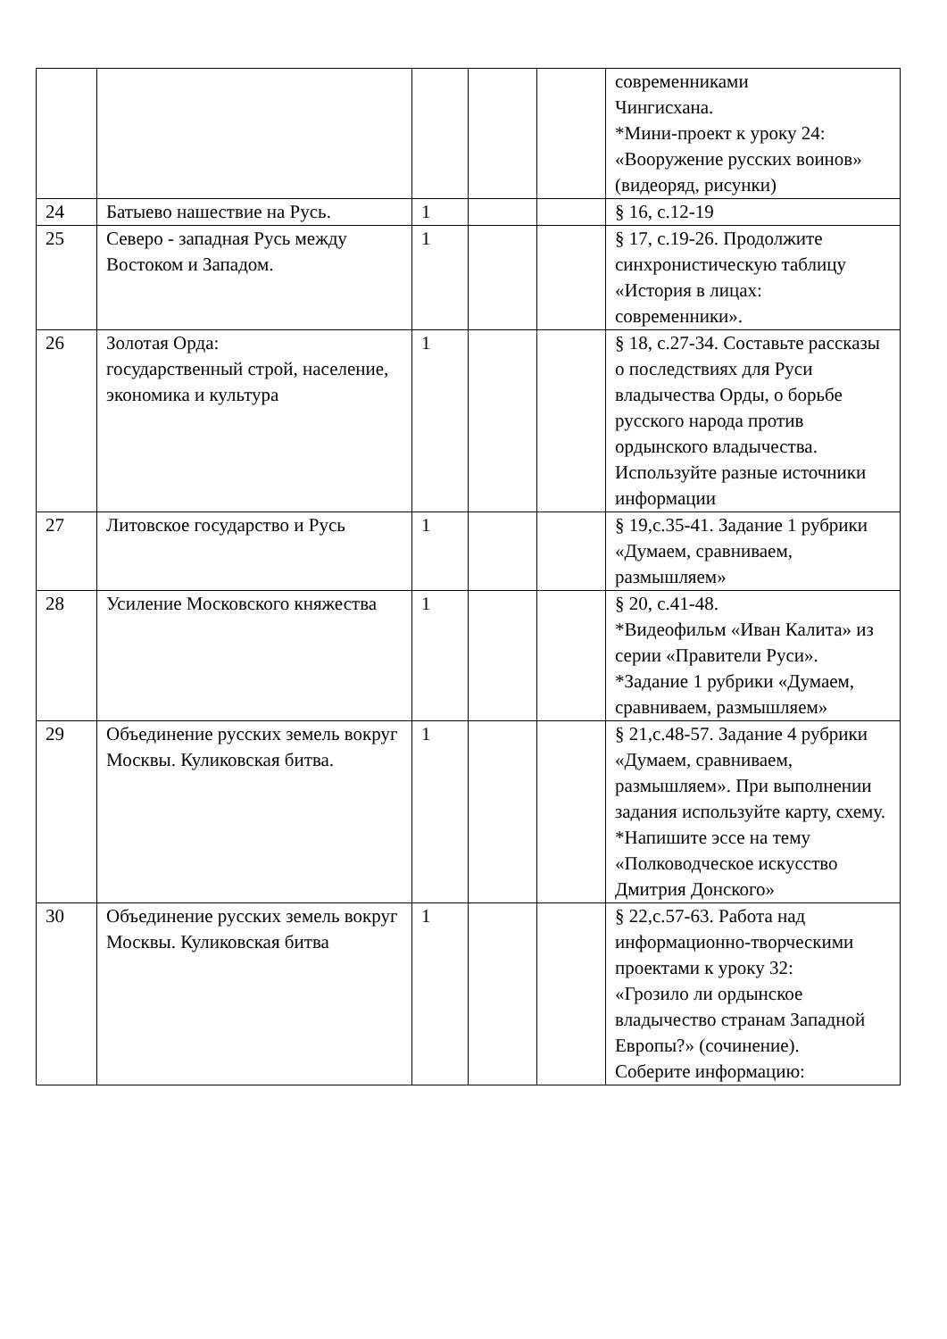| | | | | | современниками Чингисхана. *Мини-проект к уроку 24: «Вооружение русских воинов» (видеоряд, рисунки) |
| 24 | Батыево нашествие на Русь. | 1 | | | § 16, с.12-19 |
| 25 | Северо - западная Русь между Востоком и Западом. | 1 | | | § 17, с.19-26. Продолжите синхронистическую таблицу «История в лицах: современники». |
| 26 | Золотая Орда: государственный строй, население, экономика и культура | 1 | | | § 18, с.27-34. Составьте рассказы о последствиях для Руси владычества Орды, о борьбе русского народа против ордынского владычества. Используйте разные источники информации |
| 27 | Литовское государство и Русь | 1 | | | § 19,с.35-41. Задание 1 рубрики «Думаем, сравниваем, размышляем» |
| 28 | Усиление Московского княжества | 1 | | | § 20, с.41-48. *Видеофильм «Иван Калита» из серии «Правители Руси». *Задание 1 рубрики «Думаем, сравниваем, размышляем» |
| 29 | Объединение русских земель вокруг Москвы. Куликовская битва. | 1 | | | § 21,с.48-57. Задание 4 рубрики «Думаем, сравниваем, размышляем». При выполнении задания используйте карту, схему. *Напишите эссе на тему «Полководческое искусство Дмитрия Донского» |
| 30 | Объединение русских земель вокруг Москвы. Куликовская битва | 1 | | | § 22,с.57-63. Работа над информационно-творческими проектами к уроку 32: «Грозило ли ордынское владычество странам Западной Европы?» (сочинение). Соберите информацию: |